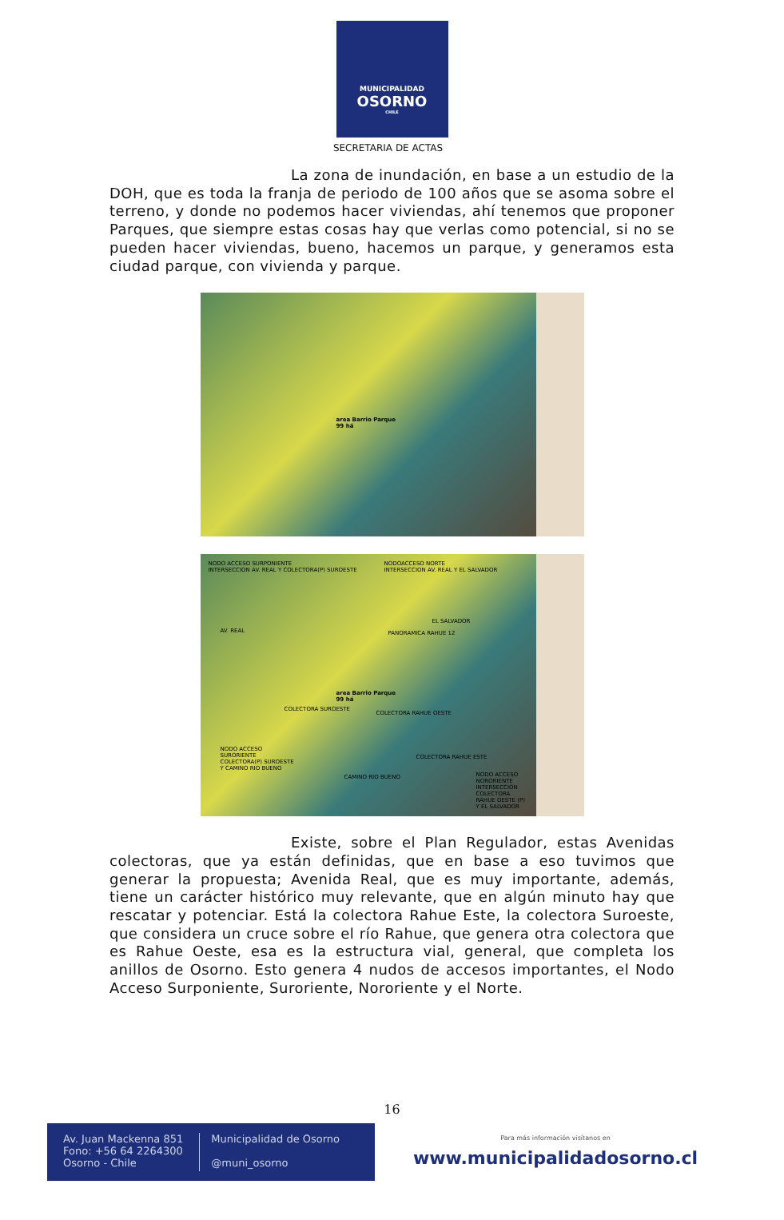MUNICIPALIDAD
OSORNO
CHILE
SECRETARIA DE ACTAS
La zona de inundación, en base a un estudio de la DOH, que es toda la franja de periodo de 100 años que se asoma sobre el terreno, y donde no podemos hacer viviendas, ahí tenemos que proponer Parques, que siempre estas cosas hay que verlas como potencial, si no se pueden hacer viviendas, bueno, hacemos un parque, y generamos esta ciudad parque, con vivienda y parque.
area Barrio Parque
99 há
NODO ACCESO SURPONIENTE
INTERSECCION AV. REAL Y COLECTORA(P) SUROESTE
NODOACCESO NORTE
INTERSECCION AV. REAL Y EL SALVADOR
AV. REAL PANORAMICA RAHUE 12
EL SALVADOR
area Barrio Parque
99 há
COLECTORA RAHUE OESTE
COLECTORA SUROESTE
NODO ACCESO
SURORIENTE
COLECTORA(P) SUROESTE
Y CAMINO RIO BUENO
CAMINO RIO BUENO
COLECTORA RAHUE ESTE
NODO ACCESO
NORORIENTE
INTERSECCION
COLECTORA
RAHUE OESTE (P)
Y EL SALVADOR
Existe, sobre el Plan Regulador, estas Avenidas colectoras, que ya están definidas, que en base a eso tuvimos que generar la propuesta; Avenida Real, que es muy importante, además, tiene un carácter histórico muy relevante, que en algún minuto hay que rescatar y potenciar. Está la colectora Rahue Este, la colectora Suroeste, que considera un cruce sobre el río Rahue, que genera otra colectora que es Rahue Oeste, esa es la estructura vial, general, que completa los anillos de Osorno. Esto genera 4 nudos de accesos importantes, el Nodo Acceso Surponiente, Suroriente, Nororiente y el Norte.
16
Av. Juan Mackenna 851
Fono: +56 64 2264300
Osorno - Chile
Municipalidad de Osorno
@muni_osorno
Para más información visítanos en
www.municipalidadosorno.cl